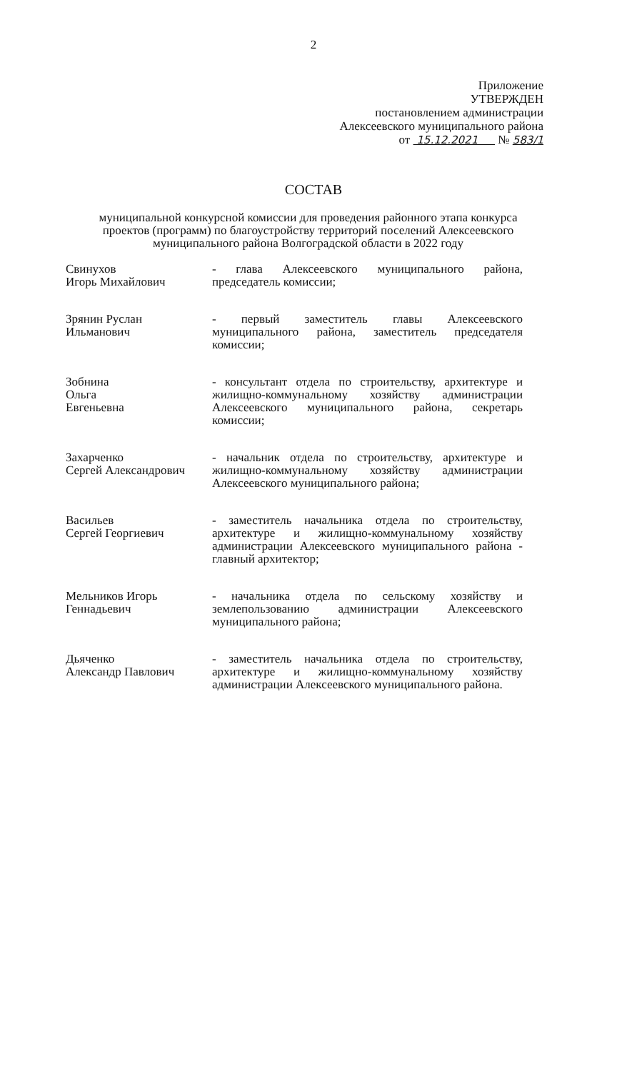2
Приложение
УТВЕРЖДЕН
постановлением администрации
Алексеевского муниципального района
от 15.12.2021 № 583/1
СОСТАВ
муниципальной конкурсной комиссии для проведения районного этапа конкурса проектов (программ) по благоустройству территорий поселений Алексеевского муниципального района Волгоградской области в 2022 году
| Свинухов Игорь Михайлович | - глава Алексеевского муниципального района, председатель комиссии; |
| Зрянин Руслан Ильманович | - первый заместитель главы Алексеевского муниципального района, заместитель председателя комиссии; |
| Зобнина Ольга Евгеньевна | - консультант отдела по строительству, архитектуре и жилищно-коммунальному хозяйству администрации Алексеевского муниципального района, секретарь комиссии; |
| Захарченко Сергей Александрович | - начальник отдела по строительству, архитектуре и жилищно-коммунальному хозяйству администрации Алексеевского муниципального района; |
| Васильев Сергей Георгиевич | - заместитель начальника отдела по строительству, архитектуре и жилищно-коммунальному хозяйству администрации Алексеевского муниципального района - главный архитектор; |
| Мельников Игорь Геннадьевич | - начальника отдела по сельскому хозяйству и землепользованию администрации Алексеевского муниципального района; |
| Дьяченко Александр Павлович | - заместитель начальника отдела по строительству, архитектуре и жилищно-коммунальному хозяйству администрации Алексеевского муниципального района. |